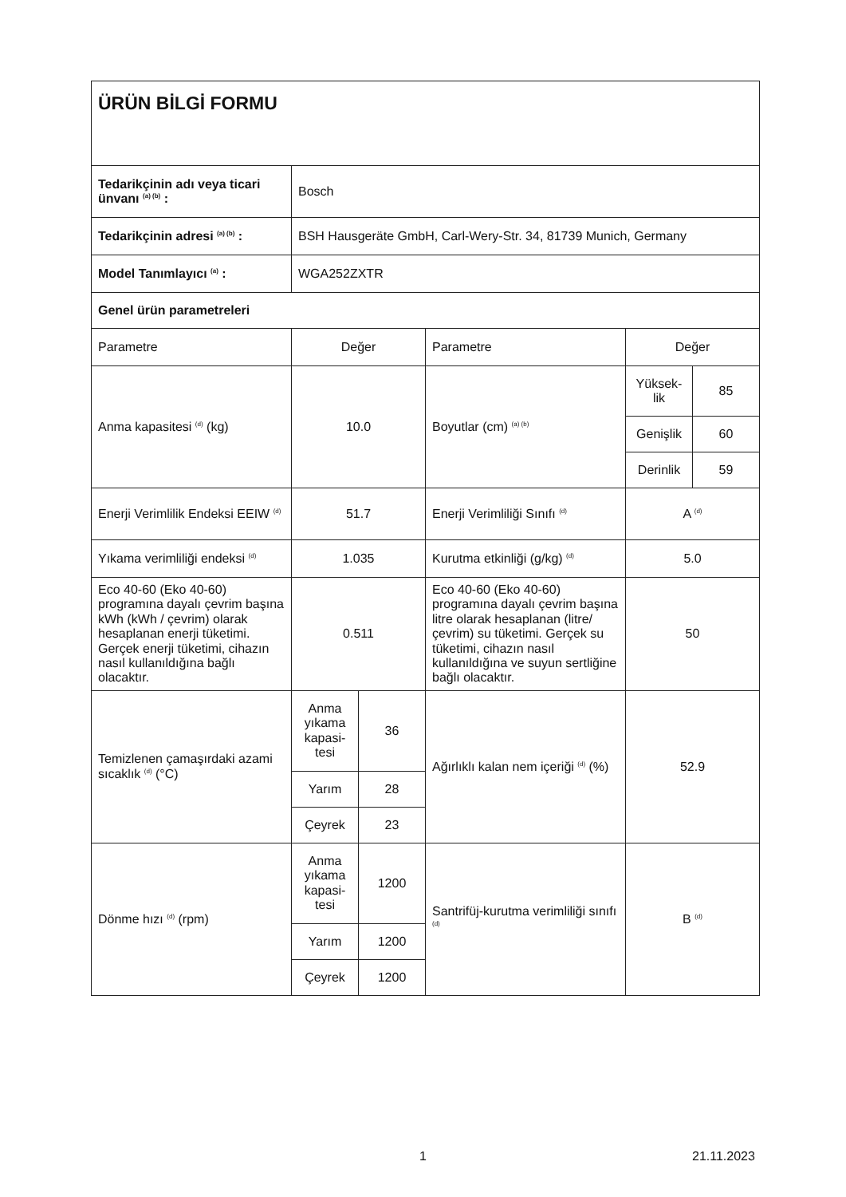| ÜRÜN BİLGİ FORMU | | | | | |
| Tedarikçinin adı veya ticari ünvanı <sup>(a) (b)</sup> : | Bosch | | | | |
| Tedarikçinin adresi <sup>(a) (b)</sup> : | BSH Hausgeräte GmbH, Carl-Wery-Str. 34, 81739 Munich, Germany | | | | |
| Model Tanımlayıcı <sup>(a)</sup> : | WGA252ZXTR | | | | |
| Genel ürün parametreleri | | | | | |
| Parametre | Değer | | Parametre | Değer | |
| Anma kapasitesi <sup>(d)</sup> (kg) | 10.0 | | Boyutlar (cm) <sup>(a) (b)</sup> | Yüksek-lik | 85 |
| | | | | Genişlik | 60 |
| | | | | Derinlik | 59 |
| Enerji Verimlilik Endeksi EEIW <sup>(d)</sup> | 51.7 | | Enerji Verimliliği Sınıfı <sup>(d)</sup> | A <sup>(d)</sup> | |
| Yıkama verimliliği endeksi <sup>(d)</sup> | 1.035 | | Kurutma etkinliği (g/kg) <sup>(d)</sup> | 5.0 | |
| Eco 40-60 (Eko 40-60) programına dayalı çevrim başına kWh (kWh / çevrim) olarak hesaplanan enerji tüketimi. Gerçek enerji tüketimi, cihazın nasıl kullanıldığına bağlı olacaktır. | 0.511 | | Eco 40-60 (Eko 40-60) programına dayalı çevrim başına litre olarak hesaplanan (litre/çevrim) su tüketimi. Gerçek su tüketimi, cihazın nasıl kullanıldığına ve suyun sertliğine bağlı olacaktır. | 50 | |
| Temizlenen çamaşırdaki azami sıcaklık <sup>(d)</sup> (°C) | Anma yıkama kapasi-tesi | 36 | Ağırlıklı kalan nem içeriği <sup>(d)</sup> (%) | 52.9 | |
| | Yarım | 28 | | | |
| | Çeyrek | 23 | | | |
| Dönme hızı <sup>(d)</sup> (rpm) | Anma yıkama kapasi-tesi | 1200 | Santrifüj-kurutma verimliliği sınıfı <sup>(d)</sup> | B <sup>(d)</sup> | |
| | Yarım | 1200 | | | |
| | Çeyrek | 1200 | | | |
1 21.11.2023